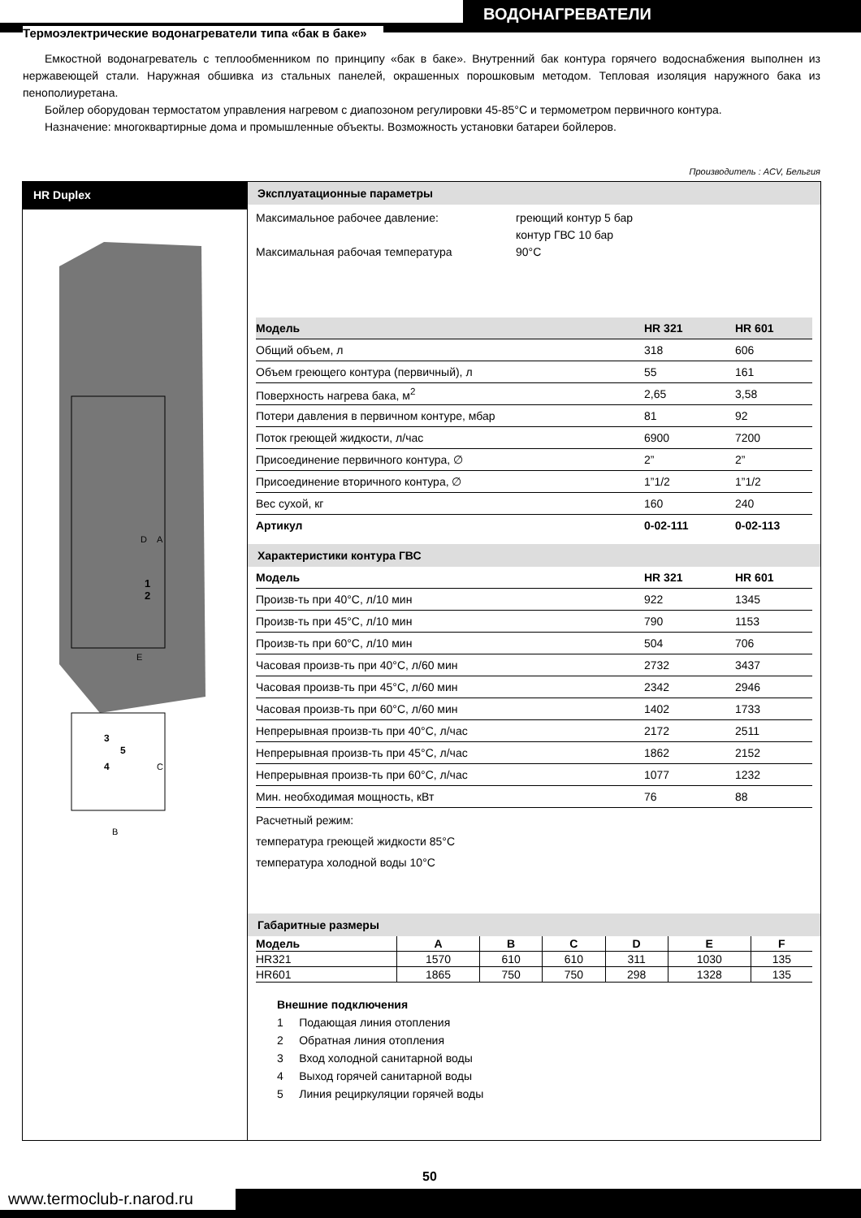ВОДОНАГРЕВАТЕЛИ
Термоэлектрические водонагреватели типа «бак в баке»
Емкостной водонагреватель с теплообменником по принципу «бак в баке». Внутренний бак контура горячего водоснабжения выполнен из нержавеющей стали. Наружная обшивка из стальных панелей, окрашенных порошковым методом. Тепловая изоляция наружного бака из пенополиуретана.
Бойлер оборудован термостатом управления нагревом с диапозоном регулировки 45-85°С и термометром первичного контура.
Назначение: многоквартирные дома и промышленные объекты. Возможность установки батареи бойлеров.
Производитель : ACV, Бельгия
HR Duplex
D
A
B
C
E
1
2
3
5
4
Эксплуатационные параметры
Максимальное рабочее давление:
Максимальная рабочая температура
греющий контур 5 бар
контур ГВС 10 бар
90°С
| Модель | HR 321 | HR 601 |
| --- | --- | --- |
| Общий объем, л | 318 | 606 |
| Объем греющего контура (первичный), л | 55 | 161 |
| Поверхность нагрева бака, м<sup>2</sup> | 2,65 | 3,58 |
| Потери давления в первичном контуре, мбар | 81 | 92 |
| Поток греющей жидкости, л/час | 6900 | 7200 |
| Присоединение первичного контура, ∅ | 2” | 2” |
| Присоединение вторичного контура, ∅ | 1”1/2 | 1”1/2 |
| Вес сухой, кг | 160 | 240 |
| Артикул | 0-02-111 | 0-02-113 |
Характеристики контура ГВС
| Модель | HR 321 | HR 601 |
| --- | --- | --- |
| Произв-ть при 40°С, л/10 мин | 922 | 1345 |
| Произв-ть при 45°С, л/10 мин | 790 | 1153 |
| Произв-ть при 60°С, л/10 мин | 504 | 706 |
| Часовая произв-ть при 40°С, л/60 мин | 2732 | 3437 |
| Часовая произв-ть при 45°С, л/60 мин | 2342 | 2946 |
| Часовая произв-ть при 60°С, л/60 мин | 1402 | 1733 |
| Непрерывная произв-ть при 40°С, л/час | 2172 | 2511 |
| Непрерывная произв-ть при 45°С, л/час | 1862 | 2152 |
| Непрерывная произв-ть при 60°С, л/час | 1077 | 1232 |
| Мин. необходимая мощность, кВт | 76 | 88 |
Расчетный режим:
температура греющей жидкости 85°С
температура холодной воды 10°С
Габаритные размеры
| Модель | A | B | C | D | E | F |
| --- | --- | --- | --- | --- | --- | --- |
| HR321 | 1570 | 610 | 610 | 311 | 1030 | 135 |
| HR601 | 1865 | 750 | 750 | 298 | 1328 | 135 |
Внешние подключения
1 Подающая линия отопления
2 Обратная линия отопления
3 Вход холодной санитарной воды
4 Выход горячей санитарной воды
5 Линия рециркуляции горячей воды
50
www.termoclub-r.narod.ru